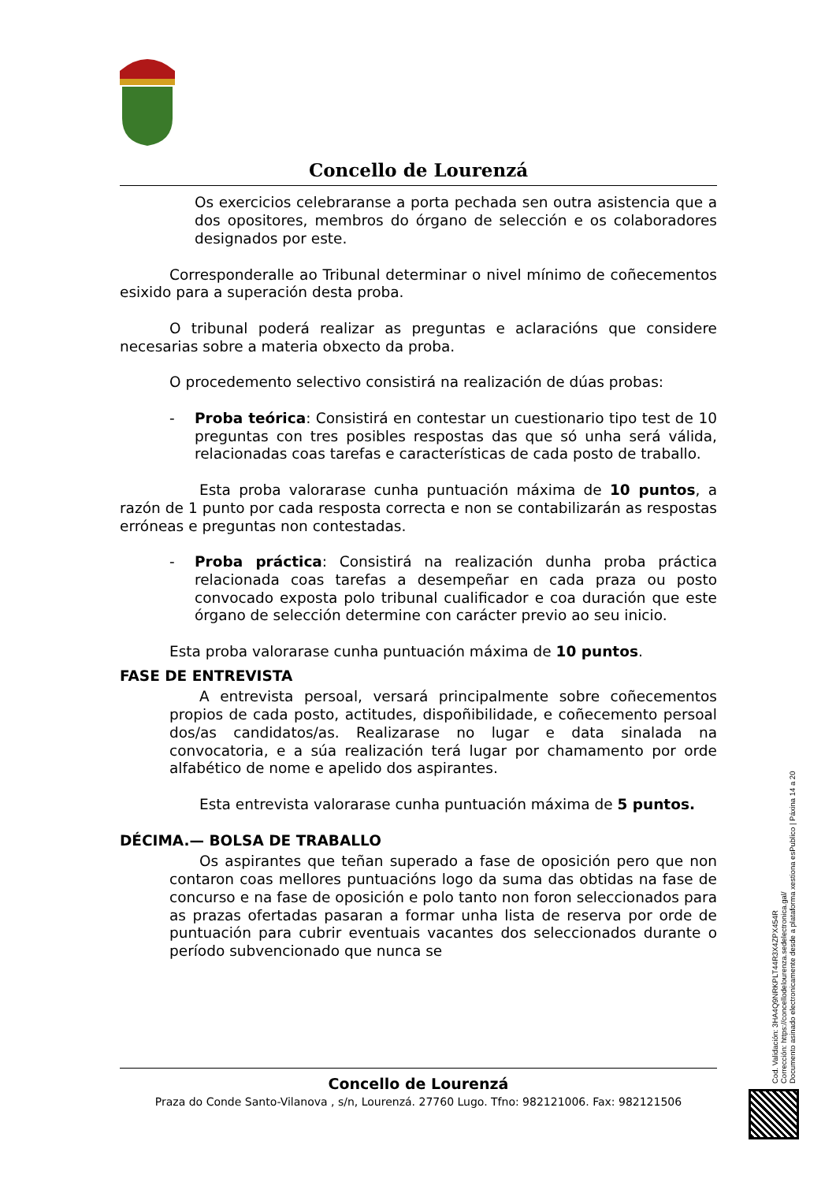Concello de Lourenzá
Os exercicios celebraranse a porta pechada sen outra asistencia que a dos opositores, membros do órgano de selección e os colaboradores designados por este.
Corresponderalle ao Tribunal determinar o nivel mínimo de coñecementos esixido para a superación desta proba.
O tribunal poderá realizar as preguntas e aclaracións que considere necesarias sobre a materia obxecto da proba.
O procedemento selectivo consistirá na realización de dúas probas:
- Proba teórica: Consistirá en contestar un cuestionario tipo test de 10 preguntas con tres posibles respostas das que só unha será válida, relacionadas coas tarefas e características de cada posto de traballo.
Esta proba valorarase cunha puntuación máxima de 10 puntos, a razón de 1 punto por cada resposta correcta e non se contabilizarán as respostas erróneas e preguntas non contestadas.
- Proba práctica: Consistirá na realización dunha proba práctica relacionada coas tarefas a desempeñar en cada praza ou posto convocado exposta polo tribunal cualificador e coa duración que este órgano de selección determine con carácter previo ao seu inicio.
Esta proba valorarase cunha puntuación máxima de 10 puntos.
FASE DE ENTREVISTA
A entrevista persoal, versará principalmente sobre coñecementos propios de cada posto, actitudes, dispoñibilidade, e coñecemento persoal dos/as candidatos/as. Realizarase no lugar e data sinalada na convocatoria, e a súa realización terá lugar por chamamento por orde alfabético de nome e apelido dos aspirantes.
Esta entrevista valorarase cunha puntuación máxima de 5 puntos.
DÉCIMA.— BOLSA DE TRABALLO
Os aspirantes que teñan superado a fase de oposición pero que non contaron coas mellores puntuacións logo da suma das obtidas na fase de concurso e na fase de oposición e polo tanto non foron seleccionados para as prazas ofertadas pasaran a formar unha lista de reserva por orde de puntuación para cubrir eventuais vacantes dos seleccionados durante o período subvencionado que nunca se
Concello de Lourenzá
Praza do Conde Santo-Vilanova , s/n, Lourenzá. 27760 Lugo. Tfno: 982121006. Fax: 982121506
Cod. Validación: 3HA4Q9NRKPLT44R3X4ZPX454R
Corrección: https://concellodelourenza.sedelectronica.gal/
Documento asinado electronicamente desde a plataforma xestiona esPublico | Páxina 14 a 20